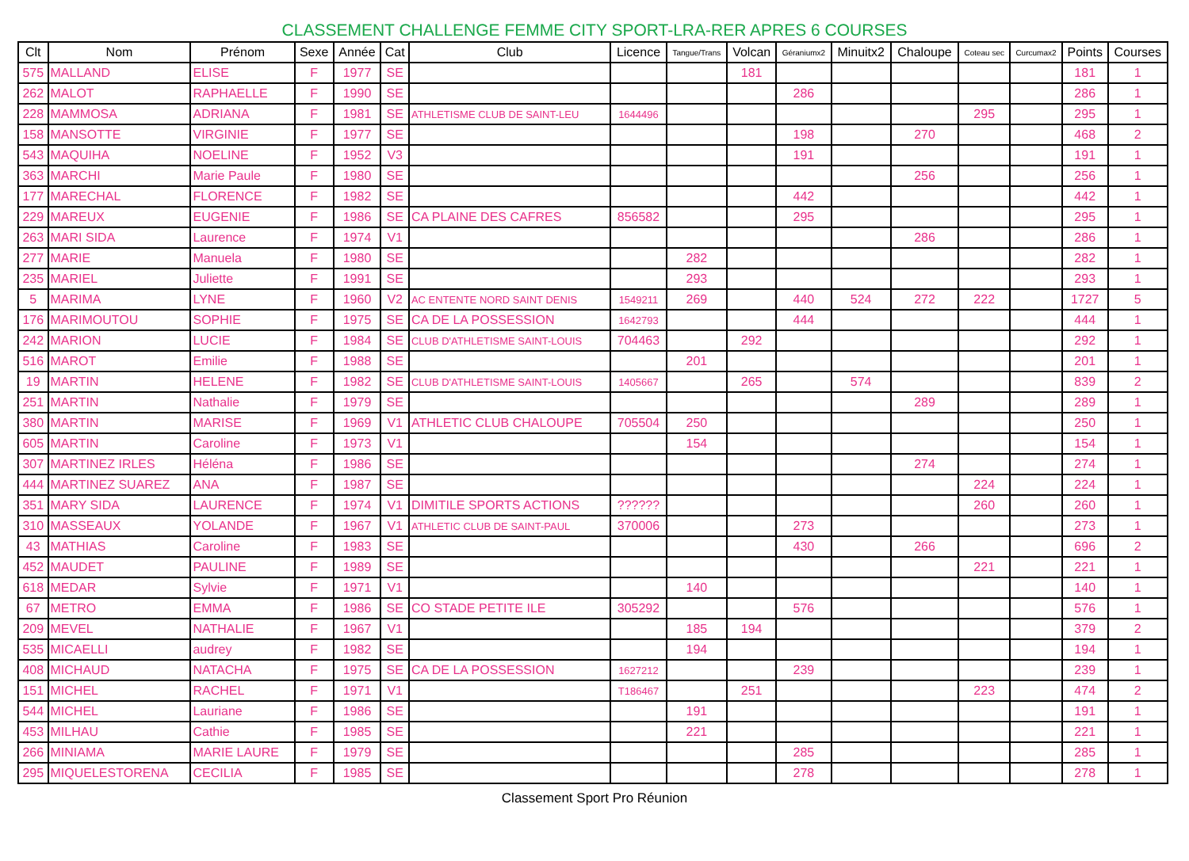CLASSEMENT CHALLENGE FEMME CITY SPORT-LRA-RER APRES 6 COURSES
| Clt | Nom | Prénom | Sexe | Année | Cat | Club | Licence | Tangue/Trans | Volcan | Géraniumx2 | Minuitx2 | Chaloupe | Coteau sec | Curcumax2 | Points | Courses |
| --- | --- | --- | --- | --- | --- | --- | --- | --- | --- | --- | --- | --- | --- | --- | --- | --- |
| 575 | MALLAND | ELISE | F | 1977 | SE | | | | 181 | | | | | | 181 | 1 |
| 262 | MALOT | RAPHAELLE | F | 1990 | SE | | | | | 286 | | | | | 286 | 1 |
| 228 | MAMMOSA | ADRIANA | F | 1981 | SE | ATHLETISME CLUB DE SAINT-LEU | 1644496 | | | | | | 295 | | 295 | 1 |
| 158 | MANSOTTE | VIRGINIE | F | 1977 | SE | | | | | 198 | | 270 | | | 468 | 2 |
| 543 | MAQUIHA | NOELINE | F | 1952 | V3 | | | | | 191 | | | | | 191 | 1 |
| 363 | MARCHI | Marie Paule | F | 1980 | SE | | | | | | | 256 | | | 256 | 1 |
| 177 | MARECHAL | FLORENCE | F | 1982 | SE | | | | | 442 | | | | | 442 | 1 |
| 229 | MAREUX | EUGENIE | F | 1986 | SE | CA PLAINE DES CAFRES | 856582 | | | 295 | | | | | 295 | 1 |
| 263 | MARI SIDA | Laurence | F | 1974 | V1 | | | | | | | 286 | | | 286 | 1 |
| 277 | MARIE | Manuela | F | 1980 | SE | | | 282 | | | | | | | 282 | 1 |
| 235 | MARIEL | Juliette | F | 1991 | SE | | | 293 | | | | | | | 293 | 1 |
| 5 | MARIMA | LYNE | F | 1960 | V2 | AC ENTENTE NORD SAINT DENIS | 1549211 | 269 | | 440 | 524 | 272 | 222 | | 1727 | 5 |
| 176 | MARIMOUTOU | SOPHIE | F | 1975 | SE | CA DE LA POSSESSION | 1642793 | | | 444 | | | | | 444 | 1 |
| 242 | MARION | LUCIE | F | 1984 | SE | CLUB D'ATHLETISME SAINT-LOUIS | 704463 | | 292 | | | | | | 292 | 1 |
| 516 | MAROT | Emilie | F | 1988 | SE | | | 201 | | | | | | | 201 | 1 |
| 19 | MARTIN | HELENE | F | 1982 | SE | CLUB D'ATHLETISME SAINT-LOUIS | 1405667 | | 265 | | 574 | | | | 839 | 2 |
| 251 | MARTIN | Nathalie | F | 1979 | SE | | | | | | | 289 | | | 289 | 1 |
| 380 | MARTIN | MARISE | F | 1969 | V1 | ATHLETIC CLUB CHALOUPE | 705504 | 250 | | | | | | | 250 | 1 |
| 605 | MARTIN | Caroline | F | 1973 | V1 | | | 154 | | | | | | | 154 | 1 |
| 307 | MARTINEZ IRLES | Héléna | F | 1986 | SE | | | | | | | 274 | | | 274 | 1 |
| 444 | MARTINEZ SUAREZ | ANA | F | 1987 | SE | | | | | | | | 224 | | 224 | 1 |
| 351 | MARY SIDA | LAURENCE | F | 1974 | V1 | DIMITILE SPORTS ACTIONS | ?????? | | | | | | 260 | | 260 | 1 |
| 310 | MASSEAUX | YOLANDE | F | 1967 | V1 | ATHLETIC CLUB DE SAINT-PAUL | 370006 | | | 273 | | | | | 273 | 1 |
| 43 | MATHIAS | Caroline | F | 1983 | SE | | | | | 430 | | 266 | | | 696 | 2 |
| 452 | MAUDET | PAULINE | F | 1989 | SE | | | | | | | | 221 | | 221 | 1 |
| 618 | MEDAR | Sylvie | F | 1971 | V1 | | | 140 | | | | | | | 140 | 1 |
| 67 | METRO | EMMA | F | 1986 | SE | CO STADE PETITE ILE | 305292 | | | 576 | | | | | 576 | 1 |
| 209 | MEVEL | NATHALIE | F | 1967 | V1 | | | 185 | 194 | | | | | | 379 | 2 |
| 535 | MICAELLI | audrey | F | 1982 | SE | | | 194 | | | | | | | 194 | 1 |
| 408 | MICHAUD | NATACHA | F | 1975 | SE | CA DE LA POSSESSION | 1627212 | | | 239 | | | | | 239 | 1 |
| 151 | MICHEL | RACHEL | F | 1971 | V1 | | T186467 | | 251 | | | | 223 | | 474 | 2 |
| 544 | MICHEL | Lauriane | F | 1986 | SE | | | 191 | | | | | | | 191 | 1 |
| 453 | MILHAU | Cathie | F | 1985 | SE | | | 221 | | | | | | | 221 | 1 |
| 266 | MINIAMA | MARIE LAURE | F | 1979 | SE | | | | | 285 | | | | | 285 | 1 |
| 295 | MIQUELESTORENA | CECILIA | F | 1985 | SE | | | | | 278 | | | | | 278 | 1 |
Classement Sport Pro Réunion